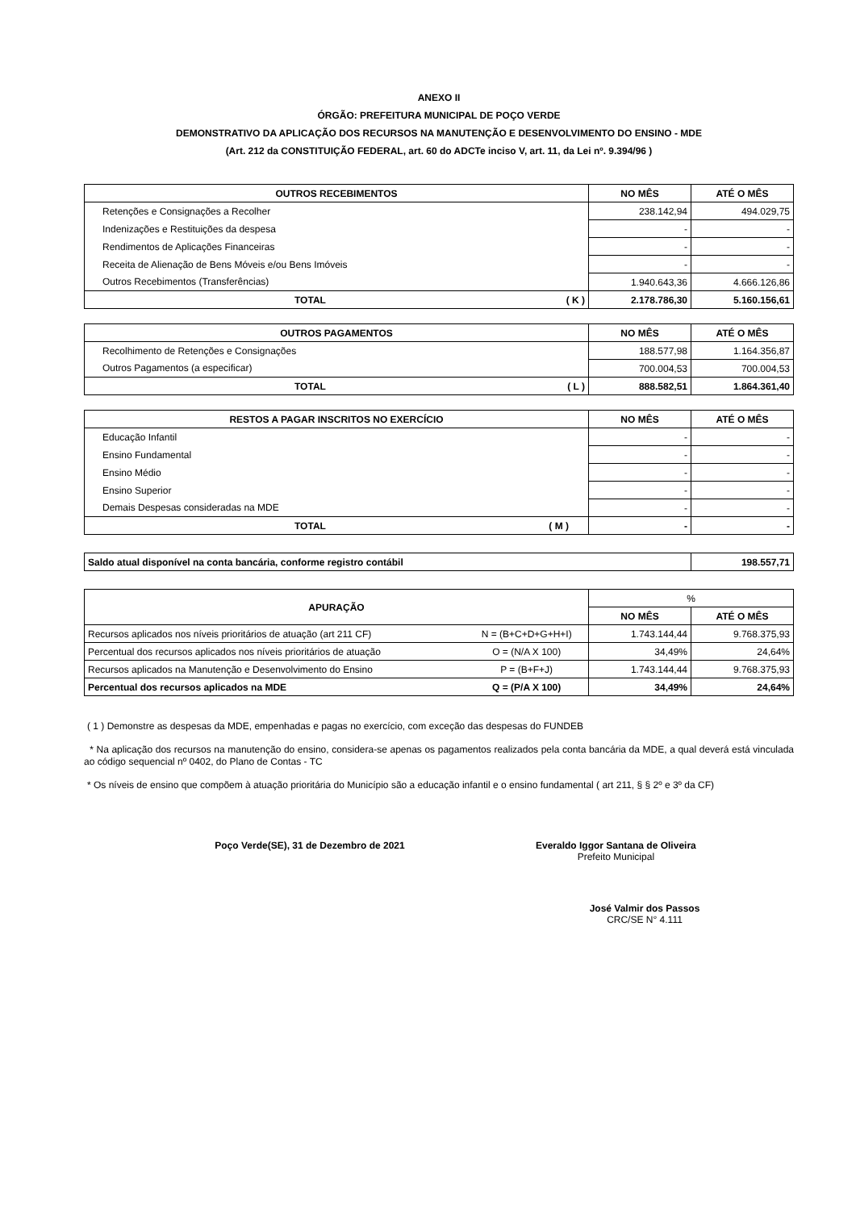ANEXO II
ÓRGÃO: PREFEITURA MUNICIPAL DE POÇO VERDE
DEMONSTRATIVO DA APLICAÇÃO DOS RECURSOS NA MANUTENÇÃO E DESENVOLVIMENTO DO ENSINO - MDE
(Art. 212 da CONSTITUIÇÃO FEDERAL, art. 60 do ADCTe inciso V, art. 11, da Lei nº. 9.394/96 )
| OUTROS RECEBIMENTOS | NO MÊS | ATÉ O MÊS |
| --- | --- | --- |
| Retenções e Consignações a Recolher | 238.142,94 | 494.029,75 |
| Indenizações e Restituições da despesa | - | - |
| Rendimentos de Aplicações Financeiras | - | - |
| Receita de Alienação de Bens Móveis e/ou Bens Imóveis | - | - |
| Outros Recebimentos (Transferências) | 1.940.643,36 | 4.666.126,86 |
| TOTAL ( K ) | 2.178.786,30 | 5.160.156,61 |
| OUTROS PAGAMENTOS | NO MÊS | ATÉ O MÊS |
| --- | --- | --- |
| Recolhimento de Retenções e Consignações | 188.577,98 | 1.164.356,87 |
| Outros Pagamentos (a especificar) | 700.004,53 | 700.004,53 |
| TOTAL ( L ) | 888.582,51 | 1.864.361,40 |
| RESTOS A PAGAR INSCRITOS NO EXERCÍCIO | NO MÊS | ATÉ O MÊS |
| --- | --- | --- |
| Educação Infantil | - | - |
| Ensino Fundamental | - | - |
| Ensino Médio | - | - |
| Ensino Superior | - | - |
| Demais Despesas consideradas na MDE | - | - |
| TOTAL ( M ) | - | - |
| Saldo atual disponível na conta bancária, conforme registro contábil | 198.557,71 |
| APURAÇÃO | | % | |
| --- | --- | --- | --- |
| | | NO MÊS | ATÉ O MÊS |
| Recursos aplicados nos níveis prioritários de atuação (art 211 CF) | N = (B+C+D+G+H+I) | 1.743.144,44 | 9.768.375,93 |
| Percentual dos recursos aplicados nos níveis prioritários de atuação | O = (N/A X 100) | 34,49% | 24,64% |
| Recursos aplicados na Manutenção e Desenvolvimento do Ensino | P = (B+F+J) | 1.743.144,44 | 9.768.375,93 |
| Percentual dos recursos aplicados na MDE | Q = (P/A X 100) | 34,49% | 24,64% |
( 1 ) Demonstre as despesas da MDE, empenhadas e pagas no exercício, com exceção das despesas do FUNDEB
* Na aplicação dos recursos na manutenção do ensino, considera-se apenas os pagamentos realizados pela conta bancária da MDE, a qual deverá está vinculada ao código sequencial nº 0402, do Plano de Contas - TC
* Os níveis de ensino que compõem à atuação prioritária do Município são a educação infantil e o ensino fundamental ( art 211, § § 2º e 3º da CF)
Poço Verde(SE), 31 de Dezembro de 2021 Everaldo Iggor Santana de Oliveira
Prefeito Municipal
José Valmir dos Passos
CRC/SE N° 4.111